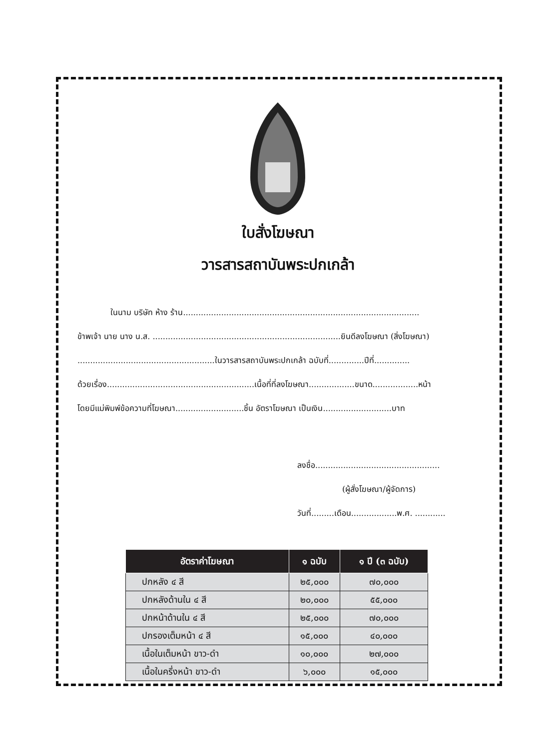ใบสั่งโฆษณา
วารสารสถาบันพระปกเกล้า
ในนาม บริษัท ห้าง ร้าน.............................................................................................
ข้าพเจ้า นาย นาง น.ส. ..........................................................................ยินดีลงโฆษณา (สิ่งโฆษณา)
......................................................ในวารสารสถาบันพระปกเกล้า ฉบับที่..............ปีที่..............
ด้วยเรื่อง..........................................................เนื้อที่ที่ลงโฆษณา..................ขนาด..................หน้า
โดยมีแม่พิมพ์ข้อความที่โฆษณา...........................ชิ้น อัตราโฆษณา เป็นเงิน...........................บาท
ลงชื่อ.................................................
(ผู้สั่งโฆษณา/ผู้จัดการ)
วันที่.........เดือน..................พ.ศ. ............
| อัตราค่าโฆษณา | ๑ ฉบับ | ๑ ปี (๓ ฉบับ) |
| --- | --- | --- |
| ปกหลัง ๔ สี | ๒๕,๐๐๐ | ๗๐,๐๐๐ |
| ปกหลังด้านใน ๔ สี | ๒๐,๐๐๐ | ๕๕,๐๐๐ |
| ปกหน้าด้านใน ๔ สี | ๒๕,๐๐๐ | ๗๐,๐๐๐ |
| ปกรองเต็มหน้า ๔ สี | ๑๕,๐๐๐ | ๔๐,๐๐๐ |
| เนื้อในเต็มหน้า ขาว-ดำ | ๑๐,๐๐๐ | ๒๗,๐๐๐ |
| เนื้อในครึ่งหน้า ขาว-ดำ | ๖,๐๐๐ | ๑๕,๐๐๐ |